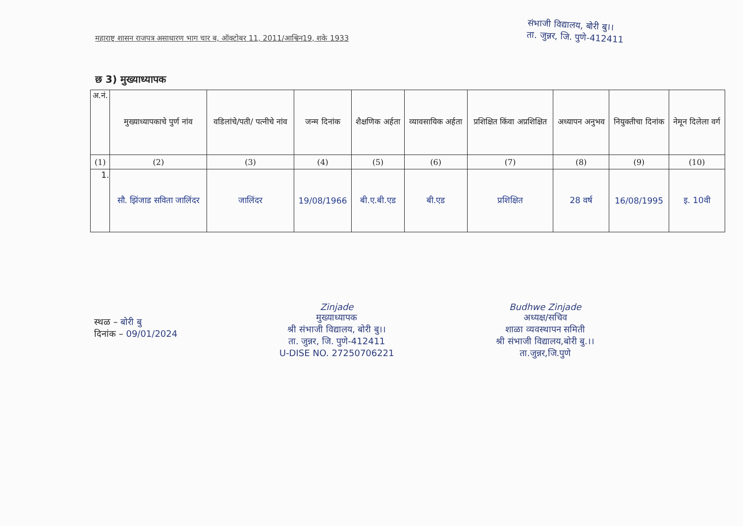महाराष्ट्र शासन राजपत्र असाधारण भाग चार ब, ऑक्टोबर 11, 2011/आश्विन19, शके 1933
संभाजी विद्यालय, बोरी बु।।
ता. जुन्नर, जि. पुणे-412411
छ 3) मुख्याध्यापक
| अ.नं. | मुख्याध्यापकाचे पुर्ण नांव | वडिलांचे/पती/ पत्नीचे नांव | जन्म दिनांक | शैक्षणिक अर्हता | व्यावसायिक अर्हता | प्रशिक्षित किंवा अप्रशिक्षित | अध्यापन अनुभव | नियुक्तीचा दिनांक | नेमून दिलेला वर्ग |
| --- | --- | --- | --- | --- | --- | --- | --- | --- | --- |
| (1) | (2) | (3) | (4) | (5) | (6) | (7) | (8) | (9) | (10) |
| 1. | सौ. झिंजाड सविता जालिंदर | जालिंदर | 19/08/1966 | बी.ए.बी.एड | बी.एड | प्रशिक्षित | 28 वर्ष | 16/08/1995 | इ. 10वी |
स्थळ – बोरी बु
दिनांक – 09/01/2024
Zinjade
मुख्याध्यापक
श्री संभाजी विद्यालय, बोरी बु।।
ता. जुन्नर, जि. पुणे-412411
U-DISE NO. 27250706221
Budhwe Zinjade
अध्यक्ष/सचिव
शाळा व्यवस्थापन समिती
श्री संभाजी विद्यालय,बोरी बु.।।
ता.जुन्नर,जि.पुणे